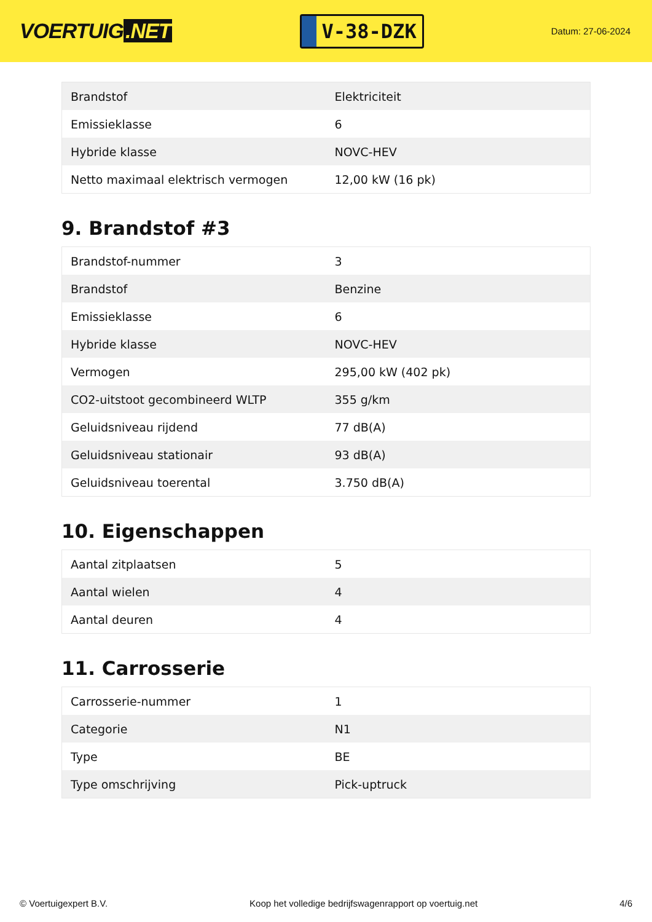VOERTUIG.NET
V-38-DZK
Datum: 27-06-2024
| Brandstof | Elektriciteit |
| Emissieklasse | 6 |
| Hybride klasse | NOVC-HEV |
| Netto maximaal elektrisch vermogen | 12,00 kW (16 pk) |
9. Brandstof #3
| Brandstof-nummer | 3 |
| Brandstof | Benzine |
| Emissieklasse | 6 |
| Hybride klasse | NOVC-HEV |
| Vermogen | 295,00 kW (402 pk) |
| CO2-uitstoot gecombineerd WLTP | 355 g/km |
| Geluidsniveau rijdend | 77 dB(A) |
| Geluidsniveau stationair | 93 dB(A) |
| Geluidsniveau toerental | 3.750 dB(A) |
10. Eigenschappen
| Aantal zitplaatsen | 5 |
| Aantal wielen | 4 |
| Aantal deuren | 4 |
11. Carrosserie
| Carrosserie-nummer | 1 |
| Categorie | N1 |
| Type | BE |
| Type omschrijving | Pick-uptruck |
© Voertuigexpert B.V. Koop het volledige bedrijfswagenrapport op voertuig.net 4/6